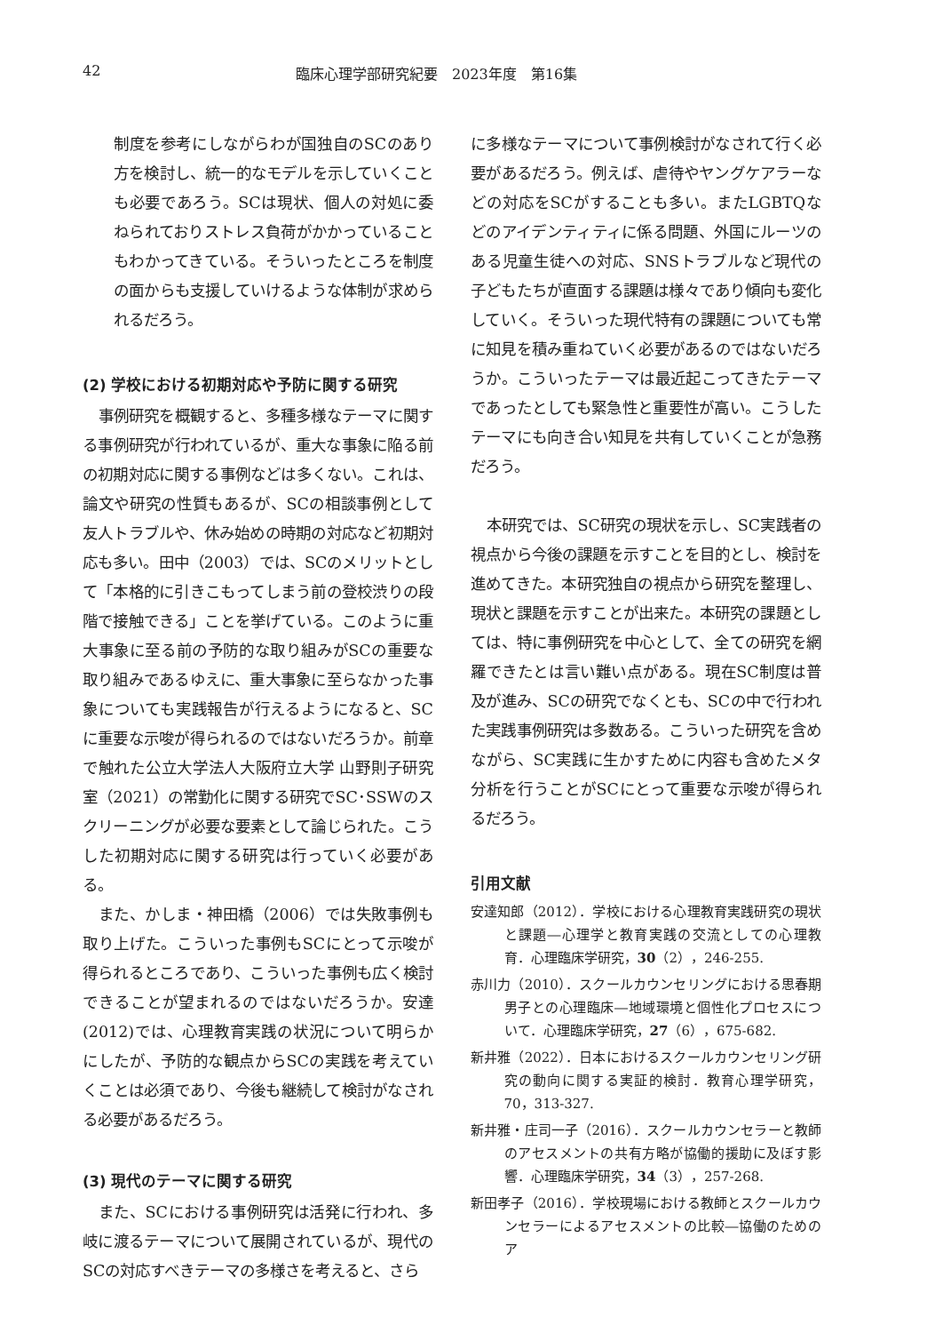42 臨床心理学部研究紀要　2023年度　第16集
制度を参考にしながらわが国独自のSCのあり方を検討し、統一的なモデルを示していくことも必要であろう。SCは現状、個人の対処に委ねられておりストレス負荷がかかっていることもわかってきている。そういったところを制度の面からも支援していけるような体制が求められるだろう。
(2) 学校における初期対応や予防に関する研究
事例研究を概観すると、多種多様なテーマに関する事例研究が行われているが、重大な事象に陥る前の初期対応に関する事例などは多くない。これは、論文や研究の性質もあるが、SCの相談事例として友人トラブルや、休み始めの時期の対応など初期対応も多い。田中（2003）では、SCのメリットとして「本格的に引きこもってしまう前の登校渋りの段階で接触できる」ことを挙げている。このように重大事象に至る前の予防的な取り組みがSCの重要な取り組みであるゆえに、重大事象に至らなかった事象についても実践報告が行えるようになると、SCに重要な示唆が得られるのではないだろうか。前章で触れた公立大学法人大阪府立大学 山野則子研究室（2021）の常勤化に関する研究でSC･SSWのスクリーニングが必要な要素として論じられた。こうした初期対応に関する研究は行っていく必要がある。
また、かしま・神田橋（2006）では失敗事例も取り上げた。こういった事例もSCにとって示唆が得られるところであり、こういった事例も広く検討できることが望まれるのではないだろうか。安達(2012)では、心理教育実践の状況について明らかにしたが、予防的な観点からSCの実践を考えていくことは必須であり、今後も継続して検討がなされる必要があるだろう。
(3) 現代のテーマに関する研究
また、SCにおける事例研究は活発に行われ、多岐に渡るテーマについて展開されているが、現代のSCの対応すべきテーマの多様さを考えると、さら
に多様なテーマについて事例検討がなされて行く必要があるだろう。例えば、虐待やヤングケアラーなどの対応をSCがすることも多い。またLGBTQなどのアイデンティティに係る問題、外国にルーツのある児童生徒への対応、SNSトラブルなど現代の子どもたちが直面する課題は様々であり傾向も変化していく。そういった現代特有の課題についても常に知見を積み重ねていく必要があるのではないだろうか。こういったテーマは最近起こってきたテーマであったとしても緊急性と重要性が高い。こうしたテーマにも向き合い知見を共有していくことが急務だろう。
本研究では、SC研究の現状を示し、SC実践者の視点から今後の課題を示すことを目的とし、検討を進めてきた。本研究独自の視点から研究を整理し、現状と課題を示すことが出来た。本研究の課題としては、特に事例研究を中心として、全ての研究を網羅できたとは言い難い点がある。現在SC制度は普及が進み、SCの研究でなくとも、SCの中で行われた実践事例研究は多数ある。こういった研究を含めながら、SC実践に生かすために内容も含めたメタ分析を行うことがSCにとって重要な示唆が得られるだろう。
引用文献
安達知郎（2012）．学校における心理教育実践研究の現状と課題―心理学と教育実践の交流としての心理教育．心理臨床学研究，30（2），246-255.
赤川力（2010）．スクールカウンセリングにおける思春期男子との心理臨床―地域環境と個性化プロセスについて．心理臨床学研究，27（6），675-682.
新井雅（2022）．日本におけるスクールカウンセリング研究の動向に関する実証的検討．教育心理学研究，70，313-327.
新井雅・庄司一子（2016）．スクールカウンセラーと教師のアセスメントの共有方略が協働的援助に及ぼす影響．心理臨床学研究，34（3），257-268.
新田孝子（2016）．学校現場における教師とスクールカウンセラーによるアセスメントの比較―協働のためのア